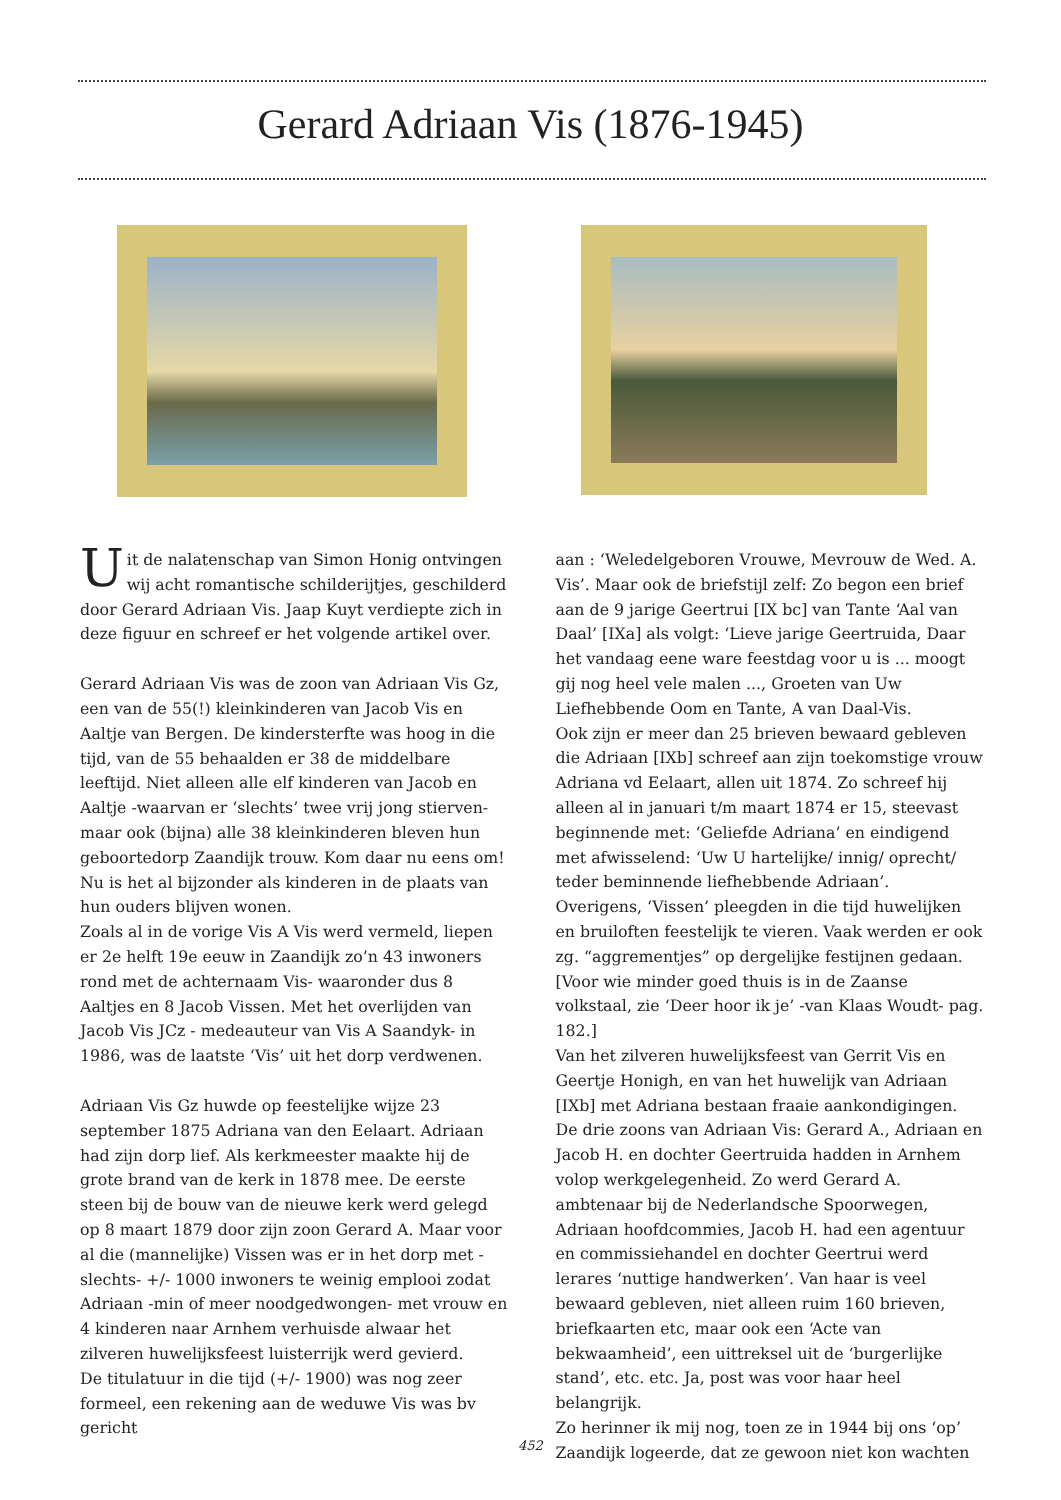Gerard Adriaan Vis (1876-1945)
Uit de nalatenschap van Simon Honig ontvingen wij acht romantische schilderijtjes, geschilderd door Gerard Adriaan Vis. Jaap Kuyt verdiepte zich in deze figuur en schreef er het volgende artikel over.
Gerard Adriaan Vis was de zoon van Adriaan Vis Gz, een van de 55(!) kleinkinderen van Jacob Vis en Aaltje van Bergen. De kindersterfte was hoog in die tijd, van de 55 behaalden er 38 de middelbare leeftijd. Niet alleen alle elf kinderen van Jacob en Aaltje -waarvan er ‘slechts’ twee vrij jong stierven- maar ook (bijna) alle 38 kleinkinderen bleven hun geboortedorp Zaandijk trouw. Kom daar nu eens om! Nu is het al bijzonder als kinderen in de plaats van hun ouders blijven wonen.
Zoals al in de vorige Vis A Vis werd vermeld, liepen er 2e helft 19e eeuw in Zaandijk zo’n 43 inwoners rond met de achternaam Vis- waaronder dus 8 Aaltjes en 8 Jacob Vissen. Met het overlijden van Jacob Vis JCz - medeauteur van Vis A Saandyk- in 1986, was de laatste ‘Vis’ uit het dorp verdwenen.
Adriaan Vis Gz huwde op feestelijke wijze 23 september 1875 Adriana van den Eelaart. Adriaan had zijn dorp lief. Als kerkmeester maakte hij de grote brand van de kerk in 1878 mee. De eerste steen bij de bouw van de nieuwe kerk werd gelegd op 8 maart 1879 door zijn zoon Gerard A. Maar voor al die (mannelijke) Vissen was er in het dorp met -slechts- +/- 1000 inwoners te weinig emplooi zodat Adriaan -min of meer noodgedwongen- met vrouw en 4 kinderen naar Arnhem verhuisde alwaar het zilveren huwelijksfeest luisterrijk werd gevierd.
De titulatuur in die tijd (+/- 1900) was nog zeer formeel, een rekening aan de weduwe Vis was bv gericht
aan : ‘Weledelgeboren Vrouwe, Mevrouw de Wed. A. Vis’. Maar ook de briefstijl zelf: Zo begon een brief aan de 9 jarige Geertrui [IX bc] van Tante ‘Aal van Daal’ [IXa] als volgt: ‘Lieve jarige Geertruida, Daar het vandaag eene ware feestdag voor u is ... moogt gij nog heel vele malen ..., Groeten van Uw Liefhebbende Oom en Tante, A van Daal-Vis.
Ook zijn er meer dan 25 brieven bewaard gebleven die Adriaan [IXb] schreef aan zijn toekomstige vrouw Adriana vd Eelaart, allen uit 1874. Zo schreef hij alleen al in januari t/m maart 1874 er 15, steevast beginnende met: ‘Geliefde Adriana’ en eindigend met afwisselend: ‘Uw U hartelijke/ innig/ oprecht/ teder beminnende liefhebbende Adriaan’.
Overigens, ‘Vissen’ pleegden in die tijd huwelijken en bruiloften feestelijk te vieren. Vaak werden er ook zg. “aggrementjes” op dergelijke festijnen gedaan. [Voor wie minder goed thuis is in de Zaanse volkstaal, zie ‘Deer hoor ik je’ -van Klaas Woudt- pag. 182.]
Van het zilveren huwelijksfeest van Gerrit Vis en Geertje Honigh, en van het huwelijk van Adriaan [IXb] met Adriana bestaan fraaie aankondigingen.
De drie zoons van Adriaan Vis: Gerard A., Adriaan en Jacob H. en dochter Geertruida hadden in Arnhem volop werkgelegenheid. Zo werd Gerard A. ambtenaar bij de Nederlandsche Spoorwegen, Adriaan hoofdcommies, Jacob H. had een agentuur en commissiehandel en dochter Geertrui werd lerares ‘nuttige handwerken’. Van haar is veel bewaard gebleven, niet alleen ruim 160 brieven, briefkaarten etc, maar ook een ‘Acte van bekwaamheid’, een uittreksel uit de ‘burgerlijke stand’, etc. etc. Ja, post was voor haar heel belangrijk.
Zo herinner ik mij nog, toen ze in 1944 bij ons ‘op’ Zaandijk logeerde, dat ze gewoon niet kon wachten
452